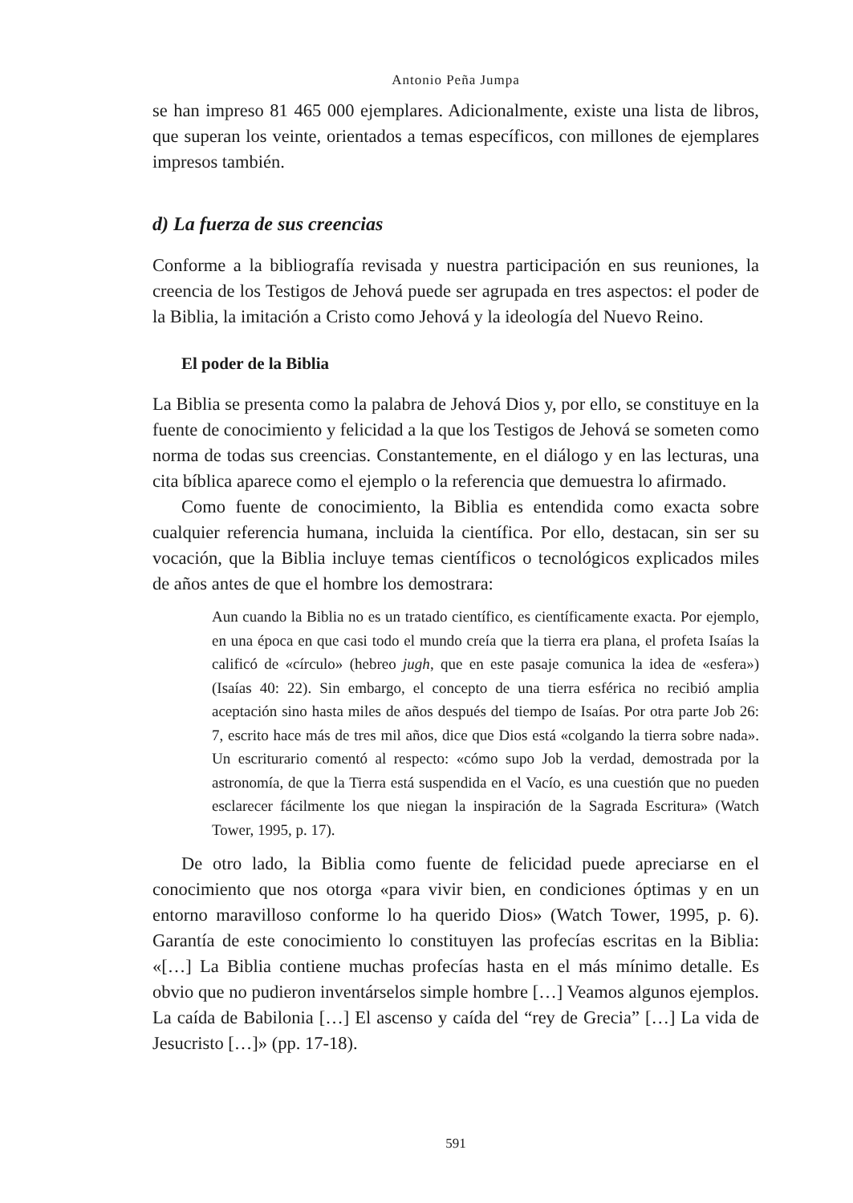Antonio Peña Jumpa
se han impreso 81 465 000 ejemplares. Adicionalmente, existe una lista de libros, que superan los veinte, orientados a temas específicos, con millones de ejemplares impresos también.
d) La fuerza de sus creencias
Conforme a la bibliografía revisada y nuestra participación en sus reuniones, la creencia de los Testigos de Jehová puede ser agrupada en tres aspectos: el poder de la Biblia, la imitación a Cristo como Jehová y la ideología del Nuevo Reino.
El poder de la Biblia
La Biblia se presenta como la palabra de Jehová Dios y, por ello, se constituye en la fuente de conocimiento y felicidad a la que los Testigos de Jehová se someten como norma de todas sus creencias. Constantemente, en el diálogo y en las lecturas, una cita bíblica aparece como el ejemplo o la referencia que demuestra lo afirmado.
Como fuente de conocimiento, la Biblia es entendida como exacta sobre cualquier referencia humana, incluida la científica. Por ello, destacan, sin ser su vocación, que la Biblia incluye temas científicos o tecnológicos explicados miles de años antes de que el hombre los demostrara:
Aun cuando la Biblia no es un tratado científico, es científicamente exacta. Por ejemplo, en una época en que casi todo el mundo creía que la tierra era plana, el profeta Isaías la calificó de «círculo» (hebreo jugh, que en este pasaje comunica la idea de «esfera») (Isaías 40: 22). Sin embargo, el concepto de una tierra esférica no recibió amplia aceptación sino hasta miles de años después del tiempo de Isaías. Por otra parte Job 26: 7, escrito hace más de tres mil años, dice que Dios está «colgando la tierra sobre nada». Un escriturario comentó al respecto: «cómo supo Job la verdad, demostrada por la astronomía, de que la Tierra está suspendida en el Vacío, es una cuestión que no pueden esclarecer fácilmente los que niegan la inspiración de la Sagrada Escritura» (Watch Tower, 1995, p. 17).
De otro lado, la Biblia como fuente de felicidad puede apreciarse en el conocimiento que nos otorga «para vivir bien, en condiciones óptimas y en un entorno maravilloso conforme lo ha querido Dios» (Watch Tower, 1995, p. 6). Garantía de este conocimiento lo constituyen las profecías escritas en la Biblia: «[…] La Biblia contiene muchas profecías hasta en el más mínimo detalle. Es obvio que no pudieron inventárselos simple hombre […] Veamos algunos ejemplos. La caída de Babilonia […] El ascenso y caída del “rey de Grecia” […] La vida de Jesucristo […]» (pp. 17-18).
591